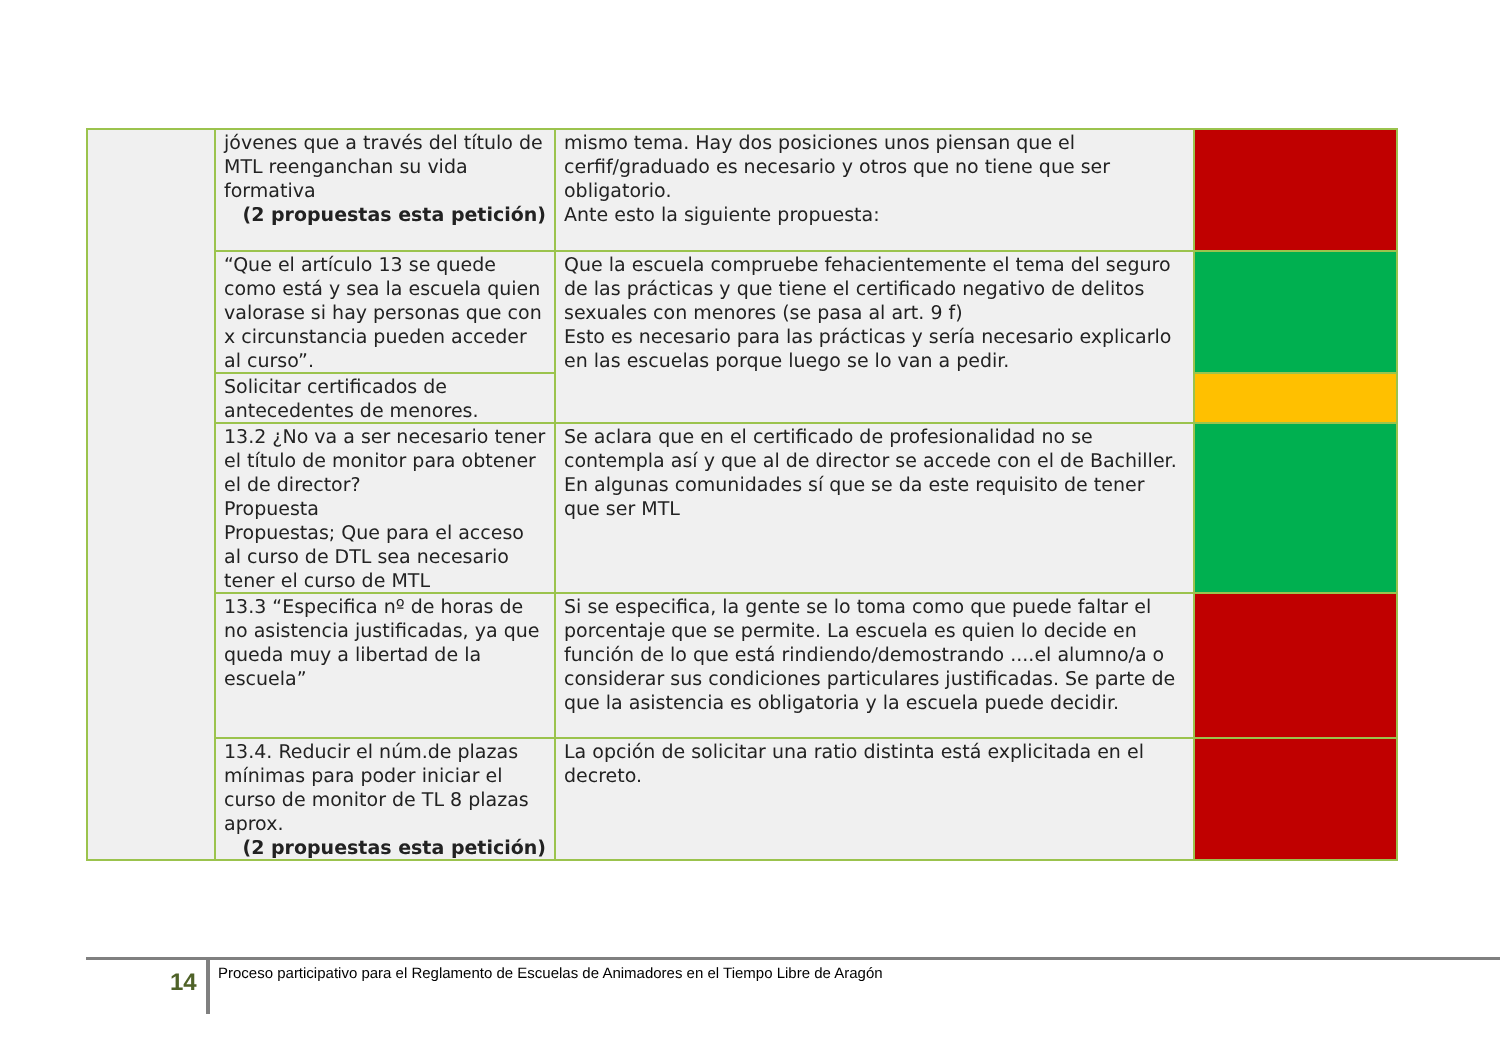| | jóvenes que a través del título de MTL reenganchan su vida formativa (2 propuestas esta petición) | mismo tema. Hay dos posiciones unos piensan que el cerfif/graduado es necesario y otros que no tiene que ser obligatorio. Ante esto la siguiente propuesta: | |
| | “Que el artículo 13 se quede como está y sea la escuela quien valorase si hay personas que con x circunstancia pueden acceder al curso”. | Que la escuela compruebe fehacientemente el tema del seguro de las prácticas y que tiene el certificado negativo de delitos sexuales con menores (se pasa al art. 9 f) Esto es necesario para las prácticas y sería necesario explicarlo en las escuelas porque luego se lo van a pedir. | |
| | Solicitar certificados de antecedentes de menores. | | |
| | 13.2 ¿No va a ser necesario tener el título de monitor para obtener el de director? Propuesta Propuestas; Que para el acceso al curso de DTL sea necesario tener el curso de MTL | Se aclara que en el certificado de profesionalidad no se contempla así y que al de director se accede con el de Bachiller. En algunas comunidades sí que se da este requisito de tener que ser MTL | |
| | 13.3 “Especifica nº de horas de no asistencia justificadas, ya que queda muy a libertad de la escuela” | Si se especifica, la gente se lo toma como que puede faltar el porcentaje que se permite. La escuela es quien lo decide en función de lo que está rindiendo/demostrando ....el alumno/a o considerar sus condiciones particulares justificadas. Se parte de que la asistencia es obligatoria y la escuela puede decidir. | |
| | 13.4. Reducir el núm.de plazas mínimas para poder iniciar el curso de monitor de TL 8 plazas aprox. (2 propuestas esta petición) | La opción de solicitar una ratio distinta está explicitada en el decreto. | |
14 Proceso participativo para el Reglamento de Escuelas de Animadores en el Tiempo Libre de Aragón